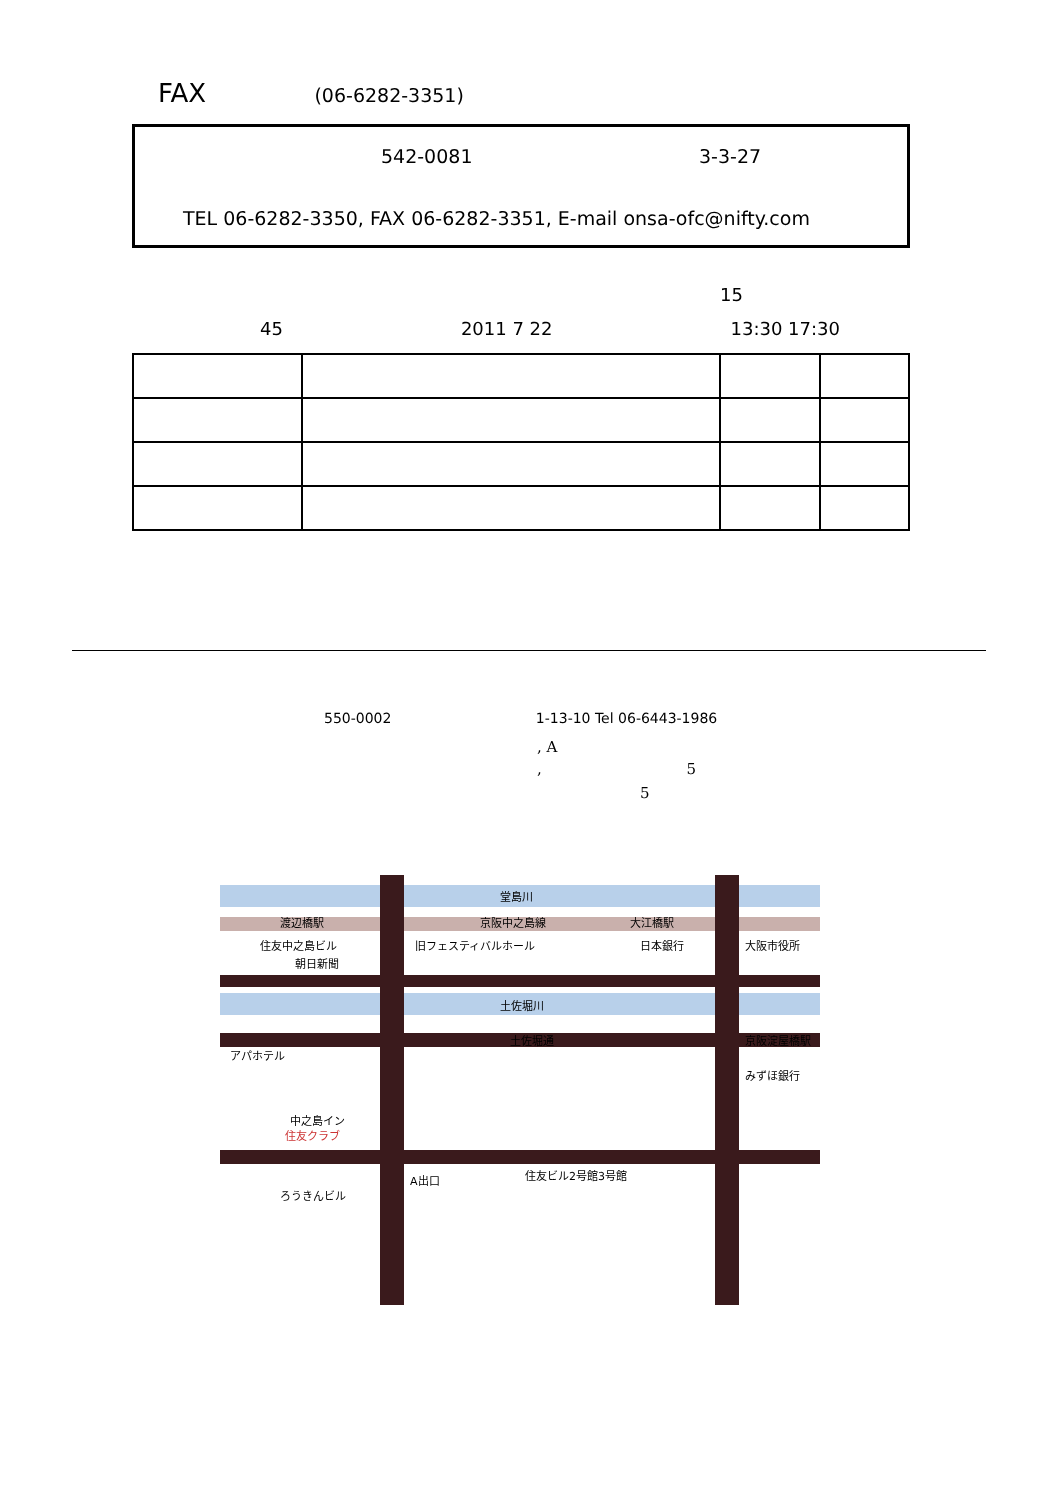FAX (06-6282-3351)
542-0081 3-3-27
TEL 06-6282-3350, FAX 06-6282-3351, E-mail onsa-ofc@nifty.com
15
45 2011 7 22 13:30 17:30
550-0002 1-13-10 Tel 06-6443-1986
, A
, 5
5
堂島川
京阪中之島線
渡辺橋駅
大江橋駅
住友中之島ビル
朝日新聞
旧フェスティバルホール
日本銀行
大阪市役所
土佐堀川
土佐堀通
京阪淀屋橋駅
アパホテル
みずほ銀行
中之島イン
住友クラブ
ろうきんビル
A出口
住友ビル2号館3号館